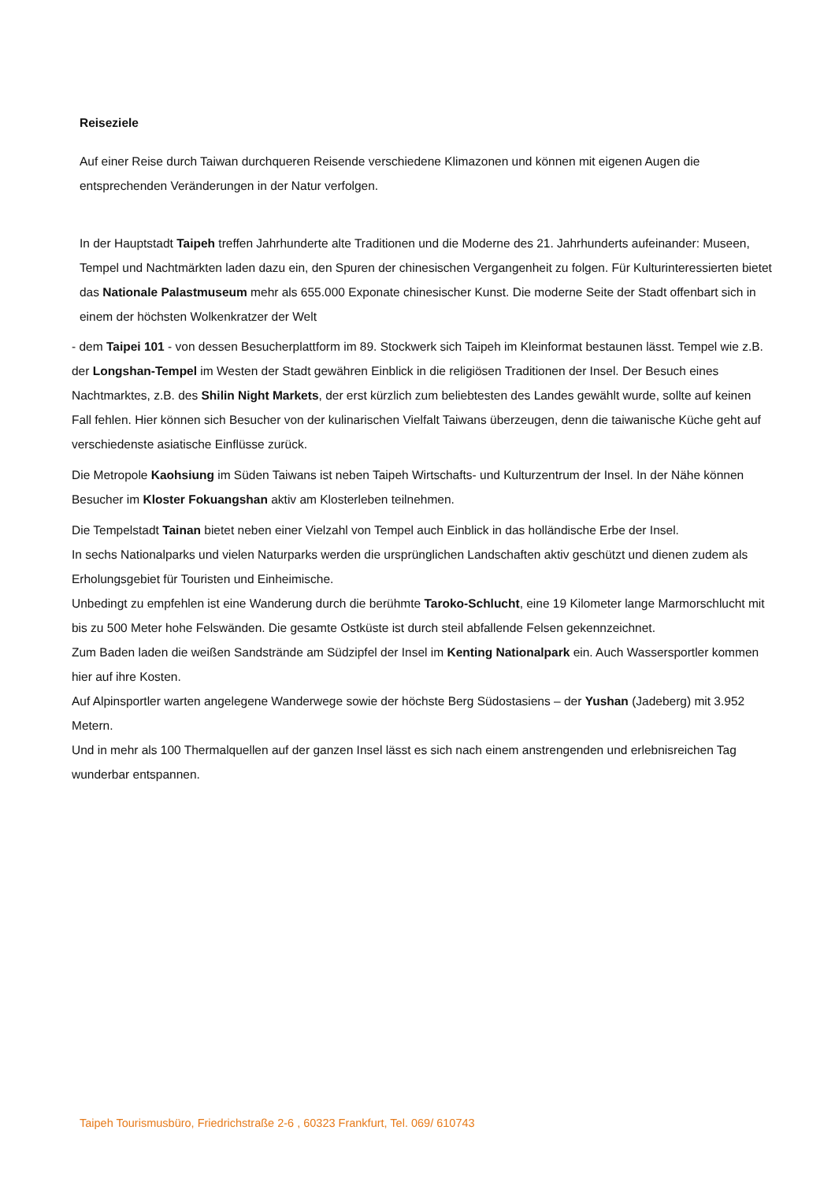Reiseziele
Auf einer Reise durch Taiwan durchqueren Reisende verschiedene Klimazonen und können mit eigenen Augen die entsprechenden Veränderungen in der Natur verfolgen.
In der Hauptstadt Taipeh treffen Jahrhunderte alte Traditionen und die Moderne des 21. Jahrhunderts aufeinander: Museen, Tempel und Nachtmärkten laden dazu ein, den Spuren der chinesischen Vergangenheit zu folgen. Für Kulturinteressierten bietet das Nationale Palastmuseum mehr als 655.000 Exponate chinesischer Kunst. Die moderne Seite der Stadt offenbart sich in einem der höchsten Wolkenkratzer der Welt
- dem Taipei 101 - von dessen Besucherplattform im 89. Stockwerk sich Taipeh im Kleinformat bestaunen lässt. Tempel wie z.B. der Longshan-Tempel im Westen der Stadt gewähren Einblick in die religiösen Traditionen der Insel. Der Besuch eines Nachtmarktes, z.B. des Shilin Night Markets, der erst kürzlich zum beliebtesten des Landes gewählt wurde, sollte auf keinen Fall fehlen. Hier können sich Besucher von der kulinarischen Vielfalt Taiwans überzeugen, denn die taiwanische Küche geht auf verschiedenste asiatische Einflüsse zurück.
Die Metropole Kaohsiung im Süden Taiwans ist neben Taipeh Wirtschafts- und Kulturzentrum der Insel. In der Nähe können Besucher im Kloster Fokuangshan aktiv am Klosterleben teilnehmen.
Die Tempelstadt Tainan bietet neben einer Vielzahl von Tempel auch Einblick in das holländische Erbe der Insel.
In sechs Nationalparks und vielen Naturparks werden die ursprünglichen Landschaften aktiv geschützt und dienen zudem als Erholungsgebiet für Touristen und Einheimische.
Unbedingt zu empfehlen ist eine Wanderung durch die berühmte Taroko-Schlucht, eine 19 Kilometer lange Marmorschlucht mit bis zu 500 Meter hohe Felswänden. Die gesamte Ostküste ist durch steil abfallende Felsen gekennzeichnet.
Zum Baden laden die weißen Sandstrände am Südzipfel der Insel im Kenting Nationalpark ein. Auch Wassersportler kommen hier auf ihre Kosten.
Auf Alpinsportler warten angelegene Wanderwege sowie der höchste Berg Südostasiens – der Yushan (Jadeberg) mit 3.952 Metern.
Und in mehr als 100 Thermalquellen auf der ganzen Insel lässt es sich nach einem anstrengenden und erlebnisreichen Tag wunderbar entspannen.
Taipeh Tourismusbüro, Friedrichstraße 2-6 , 60323 Frankfurt, Tel. 069/ 610743